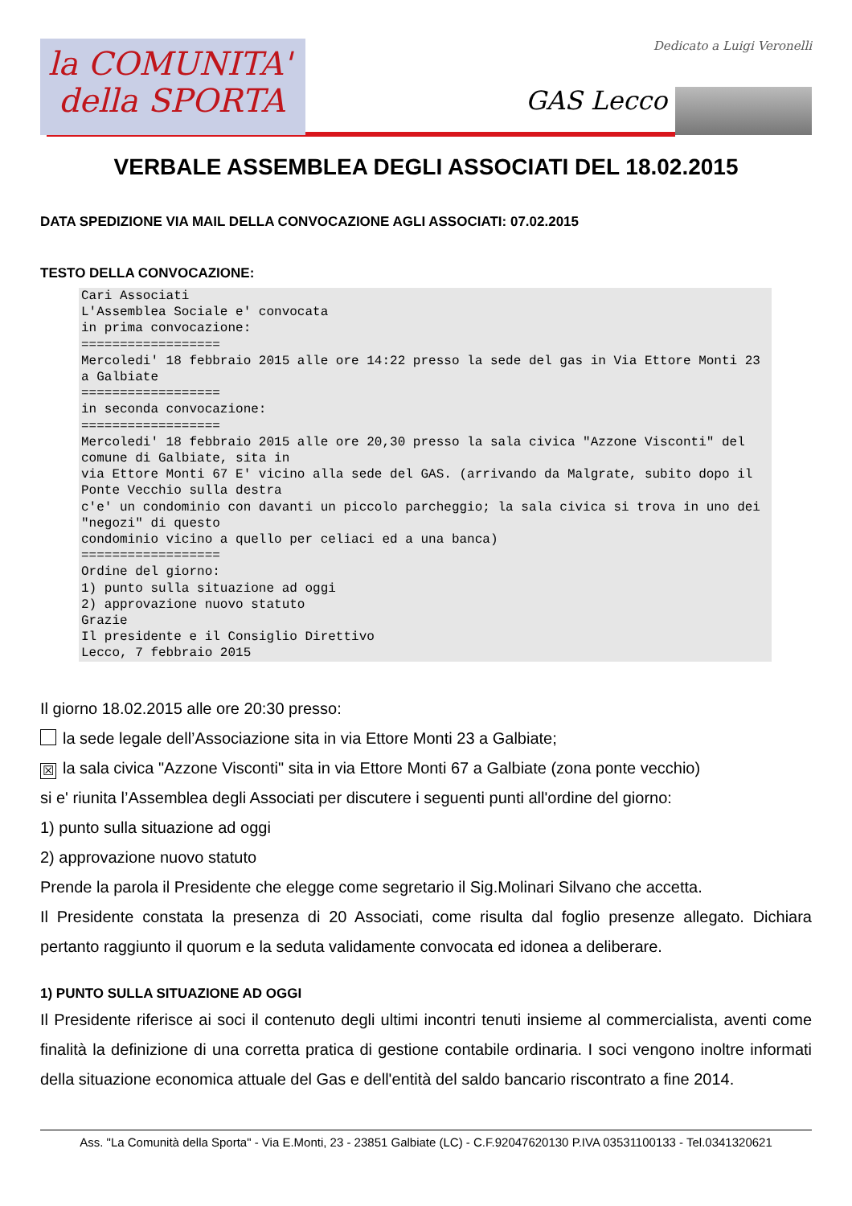la COMUNITA'
della SPORTA
Dedicato a Luigi Veronelli
GAS Lecco
VERBALE ASSEMBLEA DEGLI ASSOCIATI DEL 18.02.2015
DATA SPEDIZIONE VIA MAIL DELLA CONVOCAZIONE AGLI ASSOCIATI: 07.02.2015
TESTO DELLA CONVOCAZIONE:
Cari Associati
L'Assemblea Sociale e' convocata
in prima convocazione:
==================
Mercoledi' 18 febbraio 2015 alle ore 14:22 presso la sede del gas in Via Ettore Monti 23 a Galbiate
==================
in seconda convocazione:
==================
Mercoledi' 18 febbraio 2015 alle ore 20,30 presso la sala civica "Azzone Visconti" del comune di Galbiate, sita in
via Ettore Monti 67 E' vicino alla sede del GAS. (arrivando da Malgrate, subito dopo il Ponte Vecchio sulla destra
c'e' un condominio con davanti un piccolo parcheggio; la sala civica si trova in uno dei "negozi" di questo
condominio vicino a quello per celiaci ed a una banca)
==================
Ordine del giorno:
1) punto sulla situazione ad oggi
2) approvazione nuovo statuto
Grazie
Il presidente e il Consiglio Direttivo
Lecco, 7 febbraio 2015
Il giorno 18.02.2015 alle ore 20:30 presso:
la sede legale dell’Associazione sita in via Ettore Monti 23 a Galbiate;
☒ la sala civica "Azzone Visconti" sita in via Ettore Monti 67 a Galbiate (zona ponte vecchio)
si e' riunita l’Assemblea degli Associati per discutere i seguenti punti all'ordine del giorno:
1) punto sulla situazione ad oggi
2) approvazione nuovo statuto
Prende la parola il Presidente che elegge come segretario il Sig.Molinari Silvano che accetta.
Il Presidente constata la presenza di 20 Associati, come risulta dal foglio presenze allegato. Dichiara pertanto raggiunto il quorum e la seduta validamente convocata ed idonea a deliberare.
1) PUNTO SULLA SITUAZIONE AD OGGI
Il Presidente riferisce ai soci il contenuto degli ultimi incontri tenuti insieme al commercialista, aventi come finalità la definizione di una corretta pratica di gestione contabile ordinaria. I soci vengono inoltre informati della situazione economica attuale del Gas e dell'entità del saldo bancario riscontrato a fine 2014.
Ass. "La Comunità della Sporta" - Via E.Monti, 23 - 23851 Galbiate (LC) - C.F.92047620130 P.IVA 03531100133 - Tel.0341320621